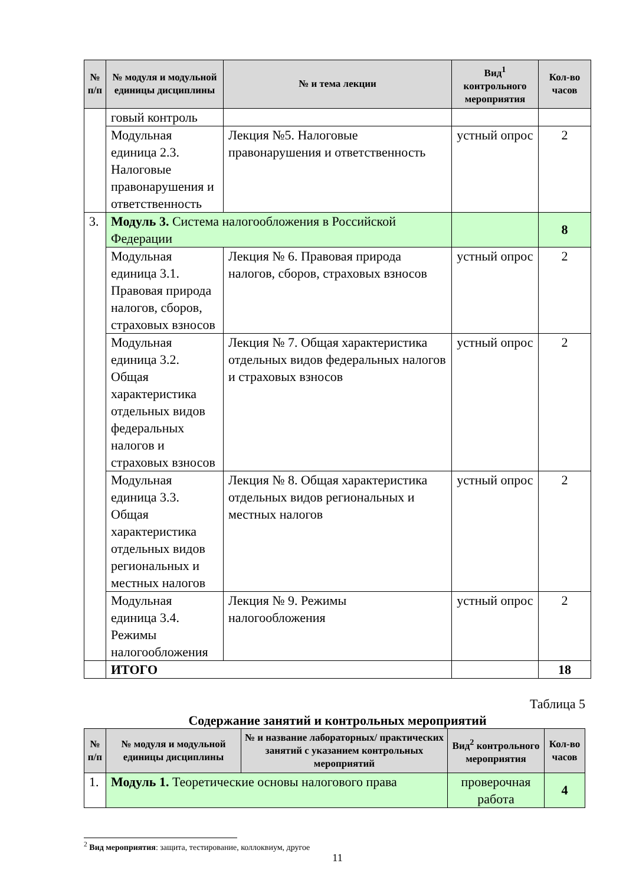| № п/п | № модуля и модульной единицы дисциплины | № и тема лекции | Вид<sup>1</sup> контрольного мероприятия | Кол-во часов |
| --- | --- | --- | --- | --- |
| | говый контроль | | | |
| | Модульная единица 2.3. Налоговые правонарушения и ответственность | Лекция №5. Налоговые правонарушения и ответственность | устный опрос | 2 |
| 3. | Модуль 3. Система налогообложения в Российской Федерации | | | 8 |
| | Модульная единица 3.1. Правовая природа налогов, сборов, страховых взносов | Лекция № 6. Правовая природа налогов, сборов, страховых взносов | устный опрос | 2 |
| | Модульная единица 3.2. Общая характеристика отдельных видов федеральных налогов и страховых взносов | Лекция № 7. Общая характеристика отдельных видов федеральных налогов и страховых взносов | устный опрос | 2 |
| | Модульная единица 3.3. Общая характеристика отдельных видов региональных и местных налогов | Лекция № 8. Общая характеристика отдельных видов региональных и местных налогов | устный опрос | 2 |
| | Модульная единица 3.4. Режимы налогообложения | Лекция № 9. Режимы налогообложения | устный опрос | 2 |
| | ИТОГО | | | 18 |
Таблица 5
Содержание занятий и контрольных мероприятий
| № п/п | № модуля и модульной единицы дисциплины | № и название лабораторных/ практических занятий с указанием контрольных мероприятий | Вид<sup>2</sup> контрольного мероприятия | Кол-во часов |
| --- | --- | --- | --- | --- |
| 1. | Модуль 1. Теоретические основы налогового права | | проверочная работа | 4 |
<sup>2</sup> Вид мероприятия: защита, тестирование, коллоквиум, другое
11